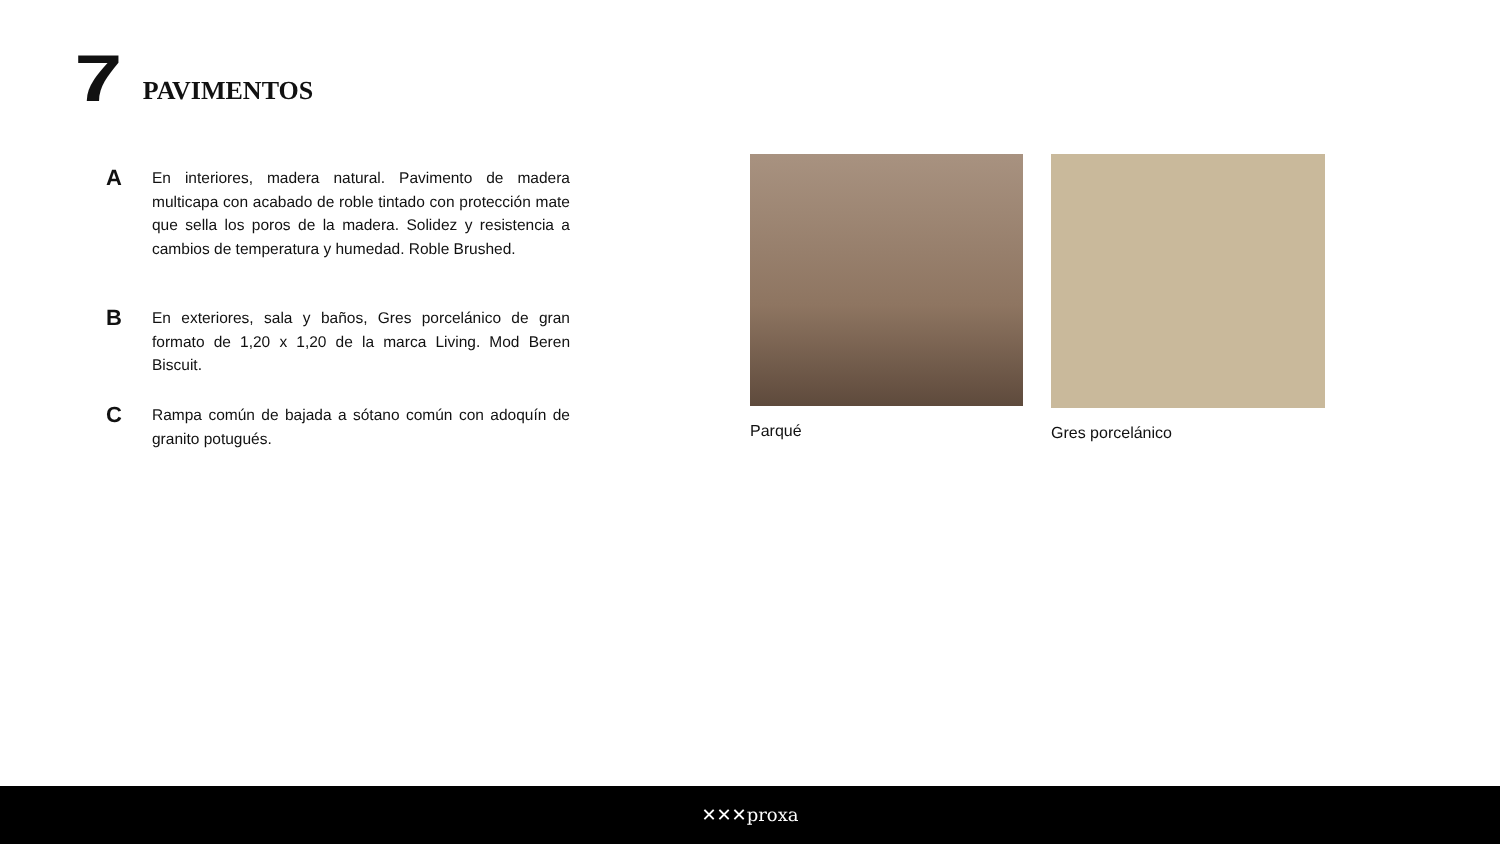7 PAVIMENTOS
A
En interiores, madera natural. Pavimento de madera multicapa con acabado de roble tintado con protección mate que sella los poros de la madera. Solidez y resistencia a cambios de temperatura y humedad. Roble Brushed.
B
En exteriores, sala y baños, Gres porcelánico de gran formato de 1,20 x 1,20 de la marca Living. Mod Beren Biscuit.
C
Rampa común de bajada a sótano común con adoquín de granito potugués.
Parqué Gres porcelánico
✕✕✕proxa